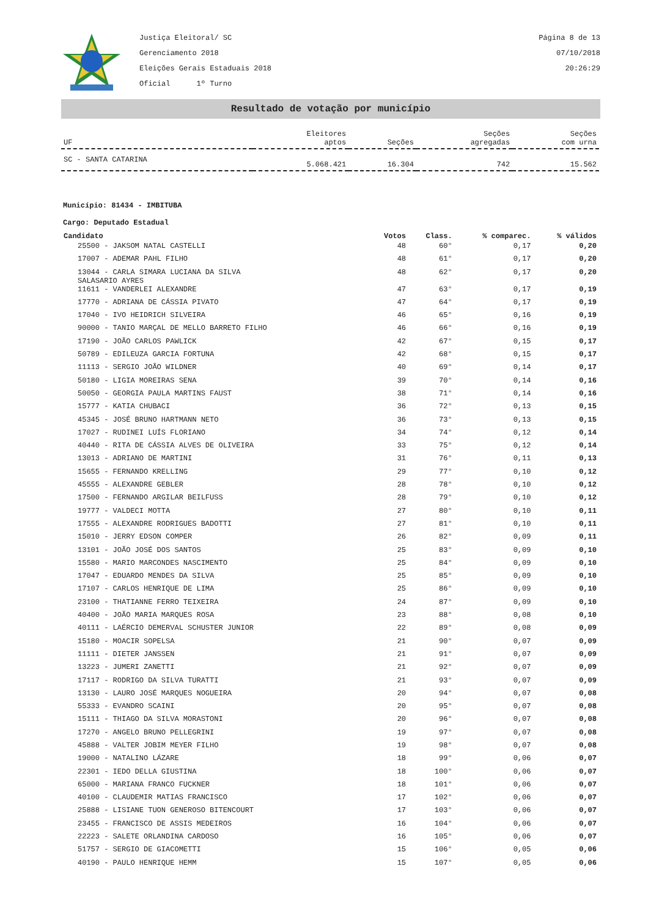Justiça Eleitoral/ SC
Gerenciamento 2018
Eleições Gerais Estaduais 2018
Oficial 1º Turno
Página 8 de 13
07/10/2018
20:26:29
Resultado de votação por município
| UF | Eleitores aptos | Seções | Seções agregadas | Seções com urna |
| --- | --- | --- | --- | --- |
| SC - SANTA CATARINA | 5.068.421 | 16.304 | 742 | 15.562 |
Município: 81434 - IMBITUBA
Cargo: Deputado Estadual
| Candidato | Votos | Class. | % comparec. | % válidos |
| --- | --- | --- | --- | --- |
| 25500 - JAKSOM NATAL CASTELLI | 48 | 60° | 0,17 | 0,20 |
| 17007 - ADEMAR PAHL FILHO | 48 | 61° | 0,17 | 0,20 |
| 13044 - CARLA SIMARA LUCIANA DA SILVA SALASARIO AYRES | 48 | 62° | 0,17 | 0,20 |
| 11611 - VANDERLEI ALEXANDRE | 47 | 63° | 0,17 | 0,19 |
| 17770 - ADRIANA DE CÁSSIA PIVATO | 47 | 64° | 0,17 | 0,19 |
| 17040 - IVO HEIDRICH SILVEIRA | 46 | 65° | 0,16 | 0,19 |
| 90000 - TANIO MARÇAL DE MELLO BARRETO FILHO | 46 | 66° | 0,16 | 0,19 |
| 17190 - JOÃO CARLOS PAWLICK | 42 | 67° | 0,15 | 0,17 |
| 50789 - EDILEUZA GARCIA FORTUNA | 42 | 68° | 0,15 | 0,17 |
| 11113 - SERGIO JOÃO WILDNER | 40 | 69° | 0,14 | 0,17 |
| 50180 - LIGIA MOREIRAS SENA | 39 | 70° | 0,14 | 0,16 |
| 50050 - GEORGIA PAULA MARTINS FAUST | 38 | 71° | 0,14 | 0,16 |
| 15777 - KATIA CHUBACI | 36 | 72° | 0,13 | 0,15 |
| 45345 - JOSÉ BRUNO HARTMANN NETO | 36 | 73° | 0,13 | 0,15 |
| 17027 - RUDINEI LUÍS FLORIANO | 34 | 74° | 0,12 | 0,14 |
| 40440 - RITA DE CÁSSIA ALVES DE OLIVEIRA | 33 | 75° | 0,12 | 0,14 |
| 13013 - ADRIANO DE MARTINI | 31 | 76° | 0,11 | 0,13 |
| 15655 - FERNANDO KRELLING | 29 | 77° | 0,10 | 0,12 |
| 45555 - ALEXANDRE GEBLER | 28 | 78° | 0,10 | 0,12 |
| 17500 - FERNANDO ARGILAR BEILFUSS | 28 | 79° | 0,10 | 0,12 |
| 19777 - VALDECI MOTTA | 27 | 80° | 0,10 | 0,11 |
| 17555 - ALEXANDRE RODRIGUES BADOTTI | 27 | 81° | 0,10 | 0,11 |
| 15010 - JERRY EDSON COMPER | 26 | 82° | 0,09 | 0,11 |
| 13101 - JOÃO JOSÉ DOS SANTOS | 25 | 83° | 0,09 | 0,10 |
| 15580 - MARIO MARCONDES NASCIMENTO | 25 | 84° | 0,09 | 0,10 |
| 17047 - EDUARDO MENDES DA SILVA | 25 | 85° | 0,09 | 0,10 |
| 17107 - CARLOS HENRIQUE DE LIMA | 25 | 86° | 0,09 | 0,10 |
| 23100 - THATIANNE FERRO TEIXEIRA | 24 | 87° | 0,09 | 0,10 |
| 40400 - JOÃO MARIA MARQUES ROSA | 23 | 88° | 0,08 | 0,10 |
| 40111 - LAÉRCIO DEMERVAL SCHUSTER JUNIOR | 22 | 89° | 0,08 | 0,09 |
| 15180 - MOACIR SOPELSA | 21 | 90° | 0,07 | 0,09 |
| 11111 - DIETER JANSSEN | 21 | 91° | 0,07 | 0,09 |
| 13223 - JUMERI ZANETTI | 21 | 92° | 0,07 | 0,09 |
| 17117 - RODRIGO DA SILVA TURATTI | 21 | 93° | 0,07 | 0,09 |
| 13130 - LAURO JOSÉ MARQUES NOGUEIRA | 20 | 94° | 0,07 | 0,08 |
| 55333 - EVANDRO SCAINI | 20 | 95° | 0,07 | 0,08 |
| 15111 - THIAGO DA SILVA MORASTONI | 20 | 96° | 0,07 | 0,08 |
| 17270 - ANGELO BRUNO PELLEGRINI | 19 | 97° | 0,07 | 0,08 |
| 45888 - VALTER JOBIM MEYER FILHO | 19 | 98° | 0,07 | 0,08 |
| 19000 - NATALINO LÁZARE | 18 | 99° | 0,06 | 0,07 |
| 22301 - IEDO DELLA GIUSTINA | 18 | 100° | 0,06 | 0,07 |
| 65000 - MARIANA FRANCO FUCKNER | 18 | 101° | 0,06 | 0,07 |
| 40100 - CLAUDEMIR MATIAS FRANCISCO | 17 | 102° | 0,06 | 0,07 |
| 25888 - LISIANE TUON GENEROSO BITENCOURT | 17 | 103° | 0,06 | 0,07 |
| 23455 - FRANCISCO DE ASSIS MEDEIROS | 16 | 104° | 0,06 | 0,07 |
| 22223 - SALETE ORLANDINA CARDOSO | 16 | 105° | 0,06 | 0,07 |
| 51757 - SERGIO DE GIACOMETTI | 15 | 106° | 0,05 | 0,06 |
| 40190 - PAULO HENRIQUE HEMM | 15 | 107° | 0,05 | 0,06 |